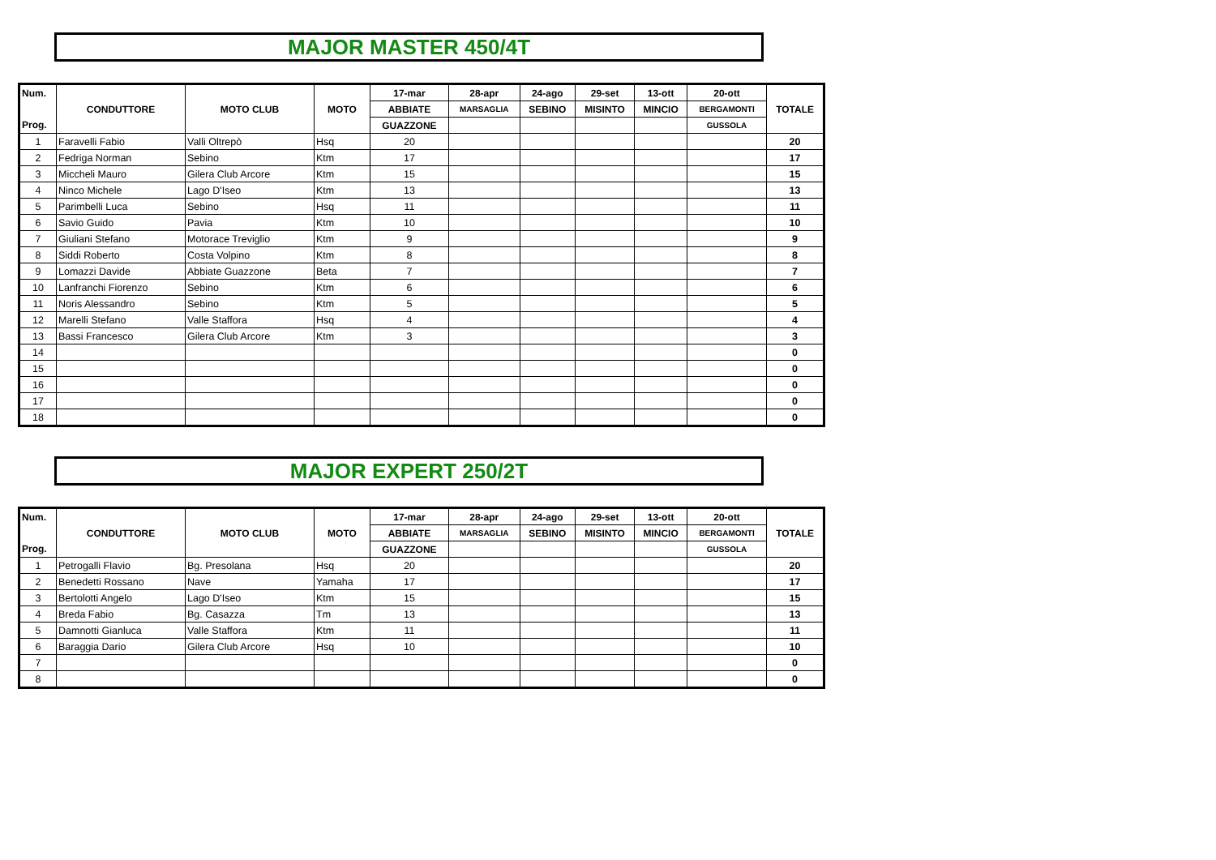MAJOR MASTER 450/4T
| Num. | CONDUTTORE | MOTO CLUB | MOTO | 17-mar | 28-apr | 24-ago | 29-set | 13-ott | 20-ott | TOTALE |
| --- | --- | --- | --- | --- | --- | --- | --- | --- | --- | --- |
| | | | | ABBIATE | MARSAGLIA | SEBINO | MISINTO | MINCIO | BERGAMONTI | |
| Prog. | | | | GUAZZONE | | | | | GUSSOLA | |
| 1 | Faravelli Fabio | Valli Oltrepò | Hsq | 20 | | | | | | 20 |
| 2 | Fedriga Norman | Sebino | Ktm | 17 | | | | | | 17 |
| 3 | Miccheli Mauro | Gilera Club Arcore | Ktm | 15 | | | | | | 15 |
| 4 | Ninco Michele | Lago D'Iseo | Ktm | 13 | | | | | | 13 |
| 5 | Parimbelli Luca | Sebino | Hsq | 11 | | | | | | 11 |
| 6 | Savio Guido | Pavia | Ktm | 10 | | | | | | 10 |
| 7 | Giuliani Stefano | Motorace Treviglio | Ktm | 9 | | | | | | 9 |
| 8 | Siddi Roberto | Costa Volpino | Ktm | 8 | | | | | | 8 |
| 9 | Lomazzi Davide | Abbiate Guazzone | Beta | 7 | | | | | | 7 |
| 10 | Lanfranchi Fiorenzo | Sebino | Ktm | 6 | | | | | | 6 |
| 11 | Noris Alessandro | Sebino | Ktm | 5 | | | | | | 5 |
| 12 | Marelli Stefano | Valle Staffora | Hsq | 4 | | | | | | 4 |
| 13 | Bassi Francesco | Gilera Club Arcore | Ktm | 3 | | | | | | 3 |
| 14 | | | | | | | | | | 0 |
| 15 | | | | | | | | | | 0 |
| 16 | | | | | | | | | | 0 |
| 17 | | | | | | | | | | 0 |
| 18 | | | | | | | | | | 0 |
MAJOR EXPERT 250/2T
| Num. | CONDUTTORE | MOTO CLUB | MOTO | 17-mar | 28-apr | 24-ago | 29-set | 13-ott | 20-ott | TOTALE |
| --- | --- | --- | --- | --- | --- | --- | --- | --- | --- | --- |
| | | | | ABBIATE | MARSAGLIA | SEBINO | MISINTO | MINCIO | BERGAMONTI | |
| Prog. | | | | GUAZZONE | | | | | GUSSOLA | |
| 1 | Petrogalli Flavio | Bg. Presolana | Hsq | 20 | | | | | | 20 |
| 2 | Benedetti Rossano | Nave | Yamaha | 17 | | | | | | 17 |
| 3 | Bertolotti Angelo | Lago D'Iseo | Ktm | 15 | | | | | | 15 |
| 4 | Breda Fabio | Bg. Casazza | Tm | 13 | | | | | | 13 |
| 5 | Damnotti Gianluca | Valle Staffora | Ktm | 11 | | | | | | 11 |
| 6 | Baraggia Dario | Gilera Club Arcore | Hsq | 10 | | | | | | 10 |
| 7 | | | | | | | | | | 0 |
| 8 | | | | | | | | | | 0 |